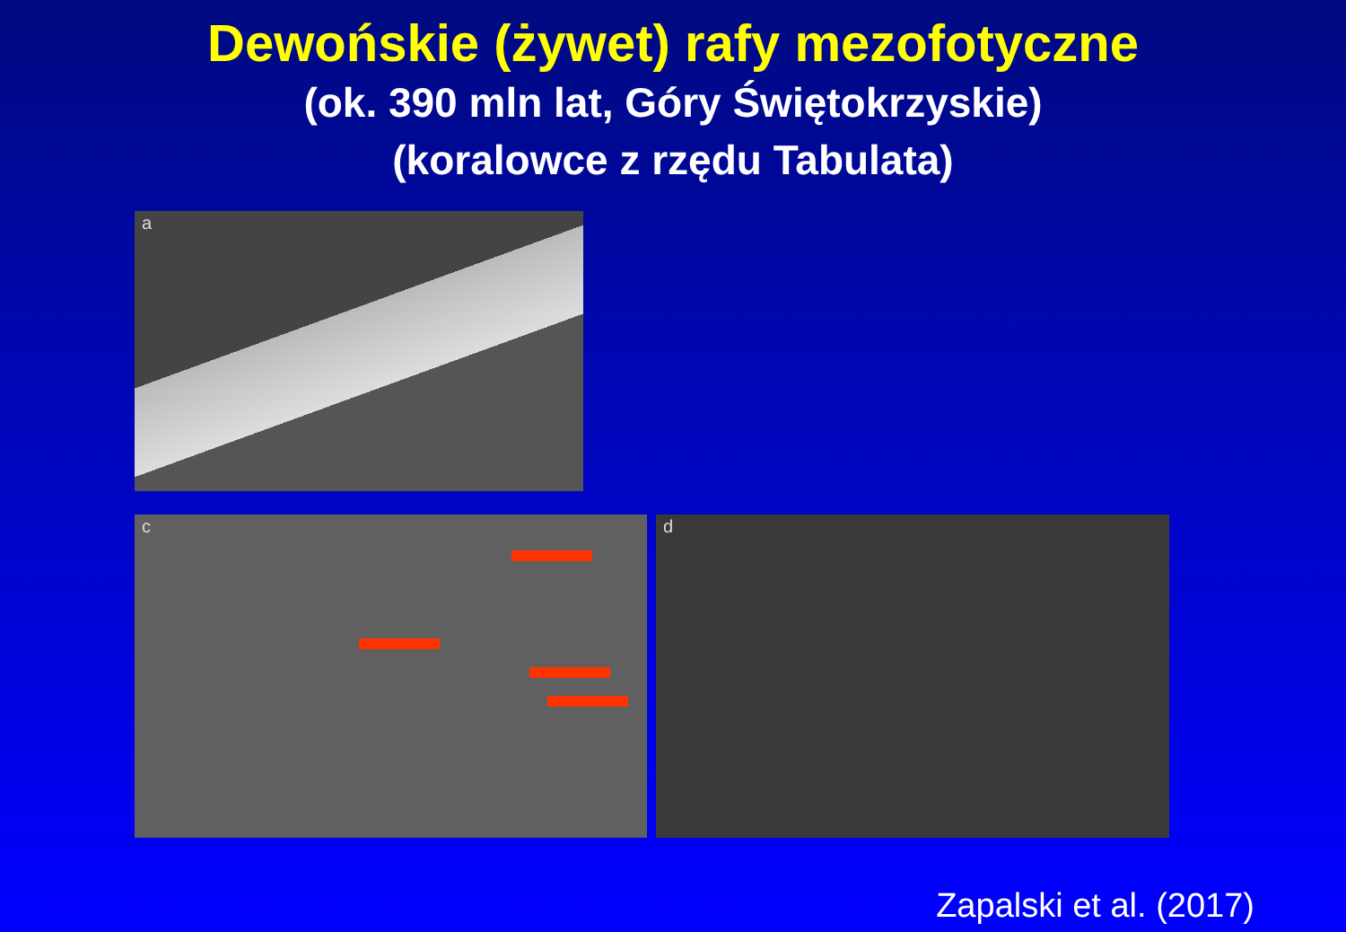Dewońskie (żywet) rafy mezofotyczne
(ok. 390 mln lat, Góry Świętokrzyskie)
(koralowce z rzędu Tabulata)
a
c d
Zapalski et al. (2017)